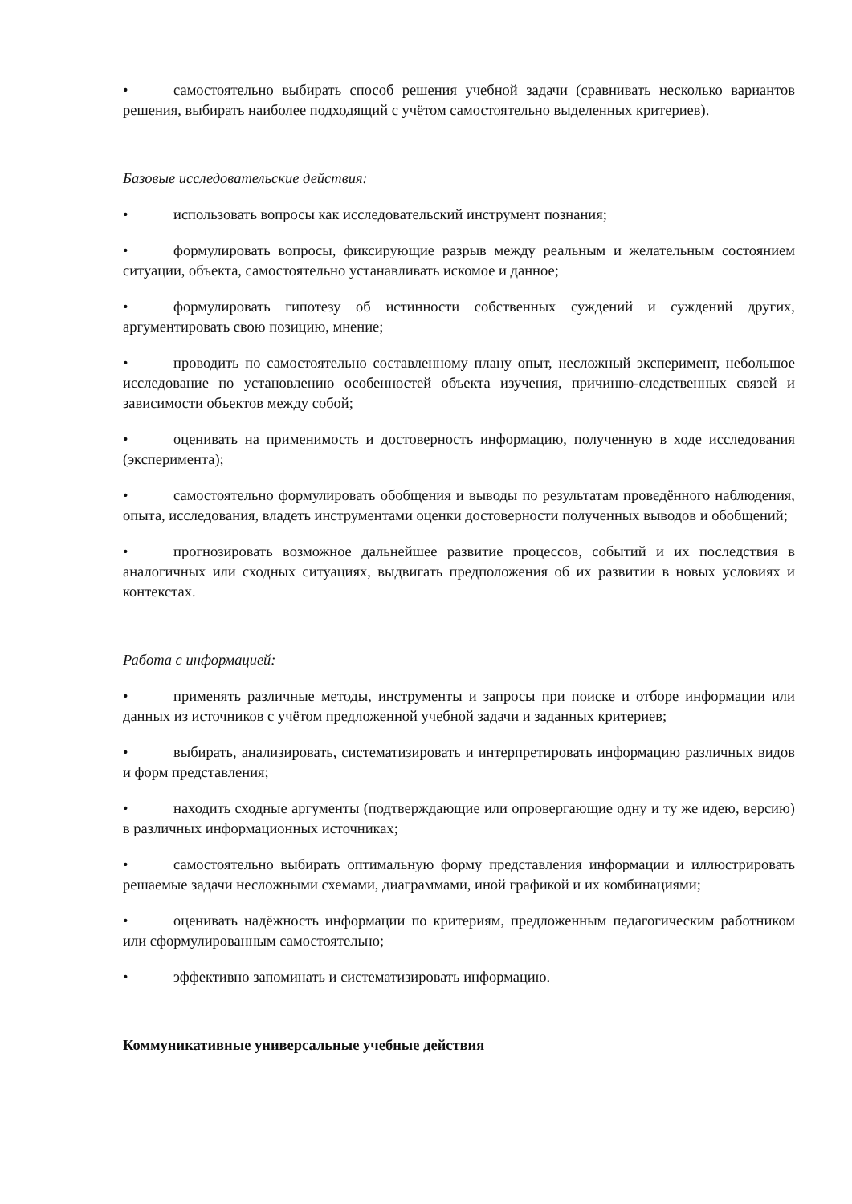• самостоятельно выбирать способ решения учебной задачи (сравнивать несколько вариантов решения, выбирать наиболее подходящий с учётом самостоятельно выделенных критериев).
Базовые исследовательские действия:
• использовать вопросы как исследовательский инструмент познания;
• формулировать вопросы, фиксирующие разрыв между реальным и желательным состоянием ситуации, объекта, самостоятельно устанавливать искомое и данное;
• формулировать гипотезу об истинности собственных суждений и суждений других, аргументировать свою позицию, мнение;
• проводить по самостоятельно составленному плану опыт, несложный эксперимент, небольшое исследование по установлению особенностей объекта изучения, причинно-следственных связей и зависимости объектов между собой;
• оценивать на применимость и достоверность информацию, полученную в ходе исследования (эксперимента);
• самостоятельно формулировать обобщения и выводы по результатам проведённого наблюдения, опыта, исследования, владеть инструментами оценки достоверности полученных выводов и обобщений;
• прогнозировать возможное дальнейшее развитие процессов, событий и их последствия в аналогичных или сходных ситуациях, выдвигать предположения об их развитии в новых условиях и контекстах.
Работа с информацией:
• применять различные методы, инструменты и запросы при поиске и отборе информации или данных из источников с учётом предложенной учебной задачи и заданных критериев;
• выбирать, анализировать, систематизировать и интерпретировать информацию различных видов и форм представления;
• находить сходные аргументы (подтверждающие или опровергающие одну и ту же идею, версию) в различных информационных источниках;
• самостоятельно выбирать оптимальную форму представления информации и иллюстрировать решаемые задачи несложными схемами, диаграммами, иной графикой и их комбинациями;
• оценивать надёжность информации по критериям, предложенным педагогическим работником или сформулированным самостоятельно;
• эффективно запоминать и систематизировать информацию.
Коммуникативные универсальные учебные действия